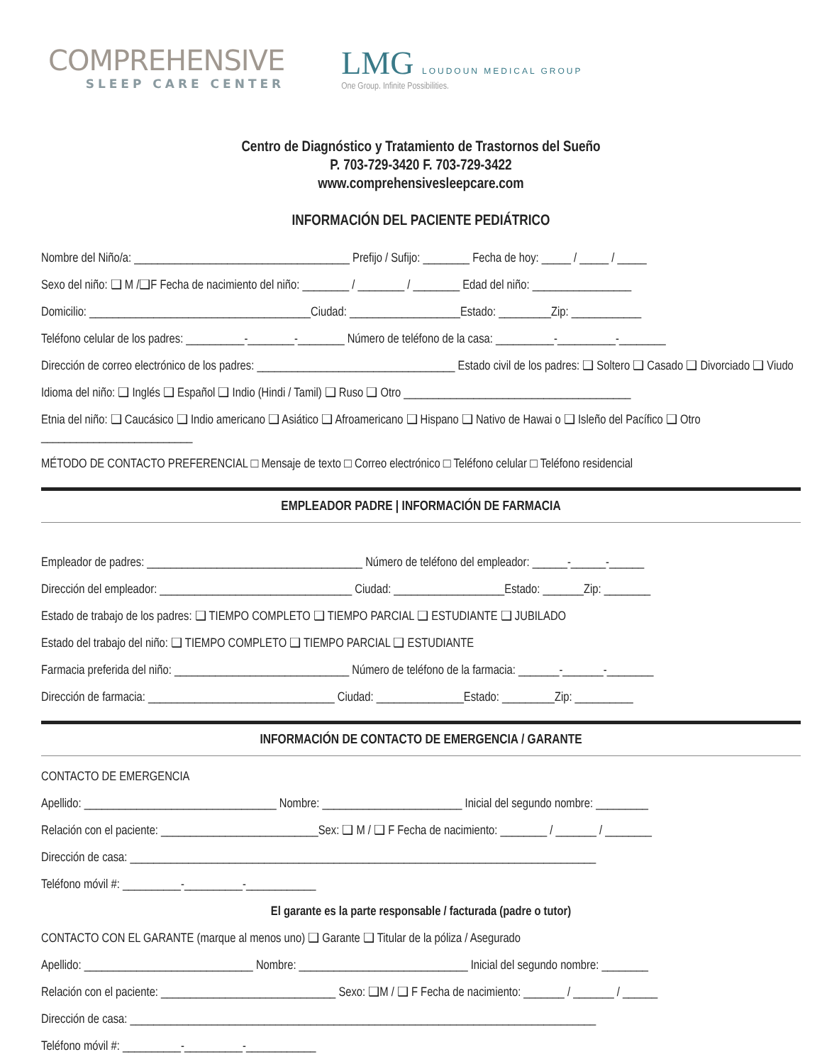COMPREHENSIVE
SLEEP CARE CENTER
LMG LOUDOUN MEDICAL GROUP
One Group. Infinite Possibilities.
Centro de Diagnóstico y Tratamiento de Trastornos del Sueño
P. 703-729-3420 F. 703-729-3422
www.comprehensivesleepcare.com
INFORMACIÓN DEL PACIENTE PEDIÁTRICO
Nombre del Niño/a: _____________________________________ Prefijo / Sufijo: ________ Fecha de hoy: _____ / _____ / _____
Sexo del niño: ❑ M /❑F Fecha de nacimiento del niño: ________ / ________ / ________ Edad del niño: _________________
Domicilio: ______________________________________Ciudad: ___________________Estado: _________Zip: ____________
Teléfono celular de los padres: __________-________-________ Número de teléfono de la casa: __________-__________-________
Dirección de correo electrónico de los padres: __________________________________ Estado civil de los padres: ❑ Soltero ❑ Casado ❑ Divorciado ❑ Viudo
Idioma del niño: ❑ Inglés ❑ Español ❑ Indio (Hindi / Tamil) ❑ Ruso ❑ Otro _______________________________________
Etnia del niño: ❑ Caucásico ❑ Indio americano ❑ Asiático ❑ Afroamericano ❑ Hispano ❑ Nativo de Hawai o ❑ Isleño del Pacífico ❑ Otro __________________________
MÉTODO DE CONTACTO PREFERENCIAL □ Mensaje de texto □ Correo electrónico □ Teléfono celular □ Teléfono residencial
EMPLEADOR PADRE | INFORMACIÓN DE FARMACIA
Empleador de padres: _____________________________________ Número de teléfono del empleador: ______-______-______
Dirección del empleador: _________________________________ Ciudad: ___________________Estado: _______Zip: ________
Estado de trabajo de los padres: ❑ TIEMPO COMPLETO ❑ TIEMPO PARCIAL ❑ ESTUDIANTE ❑ JUBILADO
Estado del trabajo del niño: ❑ TIEMPO COMPLETO ❑ TIEMPO PARCIAL ❑ ESTUDIANTE
Farmacia preferida del niño: ______________________________ Número de teléfono de la farmacia: _______-_______-________
Dirección de farmacia: ________________________________ Ciudad: _______________Estado: _________Zip: __________
INFORMACIÓN DE CONTACTO DE EMERGENCIA / GARANTE
CONTACTO DE EMERGENCIA
Apellido: _________________________________ Nombre: ________________________ Inicial del segundo nombre: _________
Relación con el paciente: ___________________________Sex: ❑ M / ❑ F Fecha de nacimiento: ________ / _______ / ________
Dirección de casa: ________________________________________________________________________________
Teléfono móvil #: __________-__________-____________
El garante es la parte responsable / facturada (padre o tutor)
CONTACTO CON EL GARANTE (marque al menos uno) ❑ Garante ❑ Titular de la póliza / Asegurado
Apellido: _____________________________ Nombre: _____________________________ Inicial del segundo nombre: ________
Relación con el paciente: ______________________________ Sexo: ❑M / ❑ F Fecha de nacimiento: _______ / _______ / ______
Dirección de casa: ________________________________________________________________________________
Teléfono móvil #: __________-__________-____________